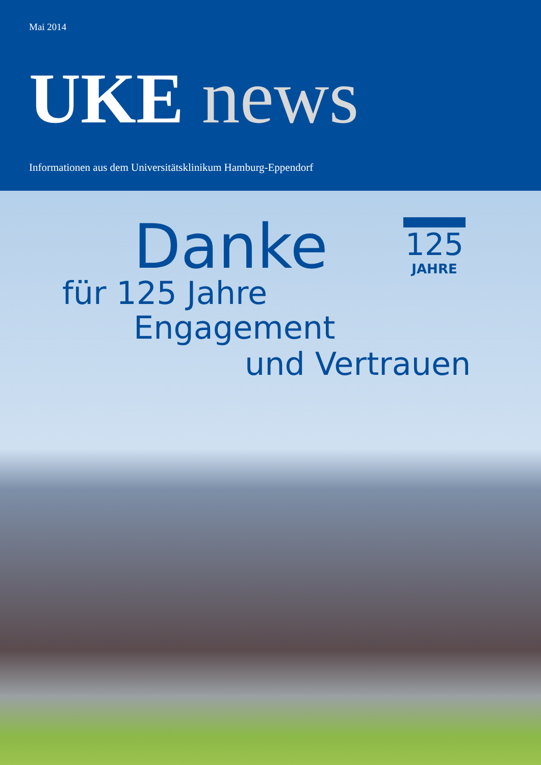Mai 2014
UKE news
Informationen aus dem Universitätsklinikum Hamburg-Eppendorf
125
JAHRE
Danke
für 125 Jahre
Engagement
und Vertrauen